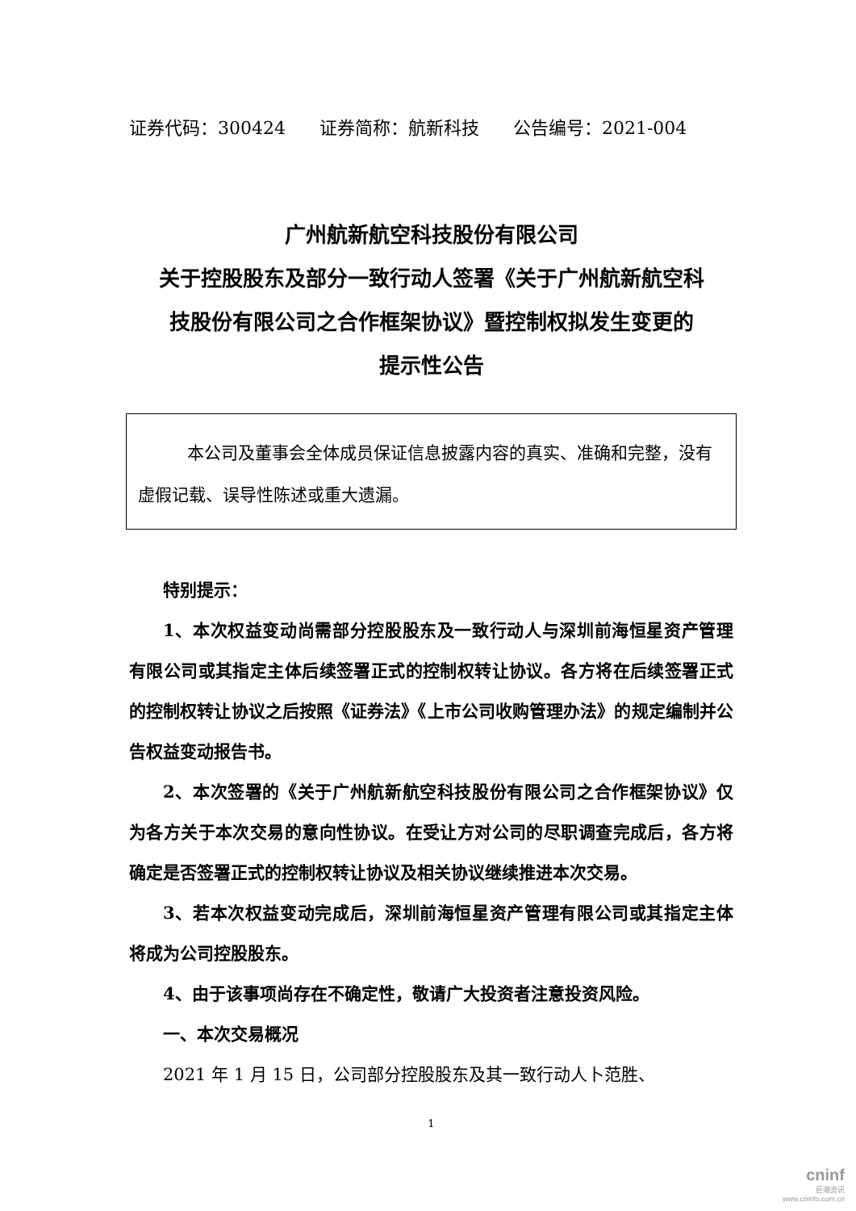证券代码：300424 证券简称：航新科技 公告编号：2021-004
广州航新航空科技股份有限公司
关于控股股东及部分一致行动人签署《关于广州航新航空科
技股份有限公司之合作框架协议》暨控制权拟发生变更的
提示性公告
本公司及董事会全体成员保证信息披露内容的真实、准确和完整，没有虚假记载、误导性陈述或重大遗漏。
特别提示：
1、本次权益变动尚需部分控股股东及一致行动人与深圳前海恒星资产管理有限公司或其指定主体后续签署正式的控制权转让协议。各方将在后续签署正式的控制权转让协议之后按照《证券法》《上市公司收购管理办法》的规定编制并公告权益变动报告书。
2、本次签署的《关于广州航新航空科技股份有限公司之合作框架协议》仅为各方关于本次交易的意向性协议。在受让方对公司的尽职调查完成后，各方将确定是否签署正式的控制权转让协议及相关协议继续推进本次交易。
3、若本次权益变动完成后，深圳前海恒星资产管理有限公司或其指定主体将成为公司控股股东。
4、由于该事项尚存在不确定性，敬请广大投资者注意投资风险。
一、本次交易概况
2021 年 1 月 15 日，公司部分控股股东及其一致行动人卜范胜、
1
cninf
巨潮资讯
www.cninfo.com.cn